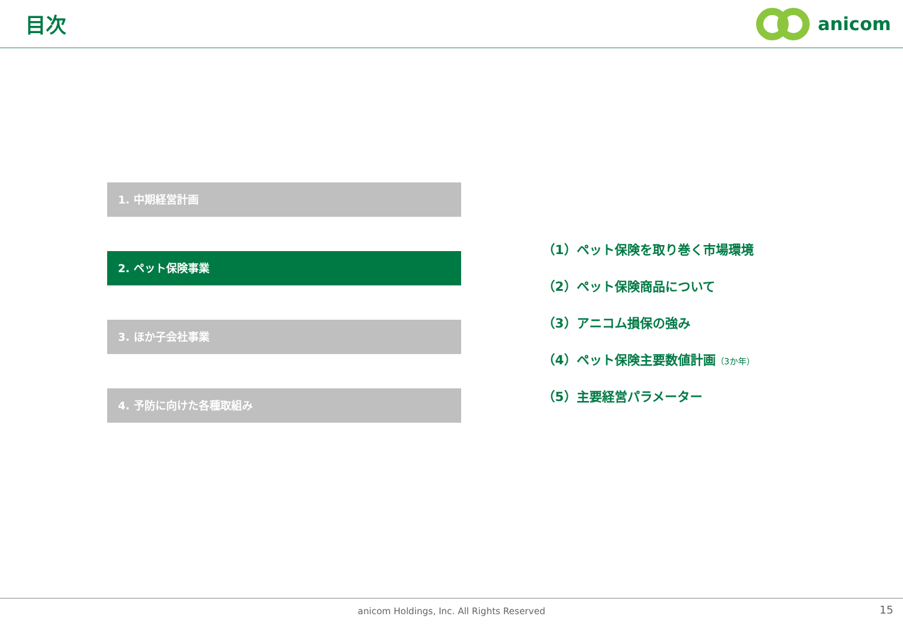目次 anicom
1. 中期経営計画
2. ペット保険事業
3. ほか子会社事業
4. 予防に向けた各種取組み
（1）ペット保険を取り巻く市場環境
（2）ペット保険商品について
（3）アニコム損保の強み
（4）ペット保険主要数値計画（3か年）
（5）主要経営パラメーター
anicom Holdings, Inc. All Rights Reserved
15